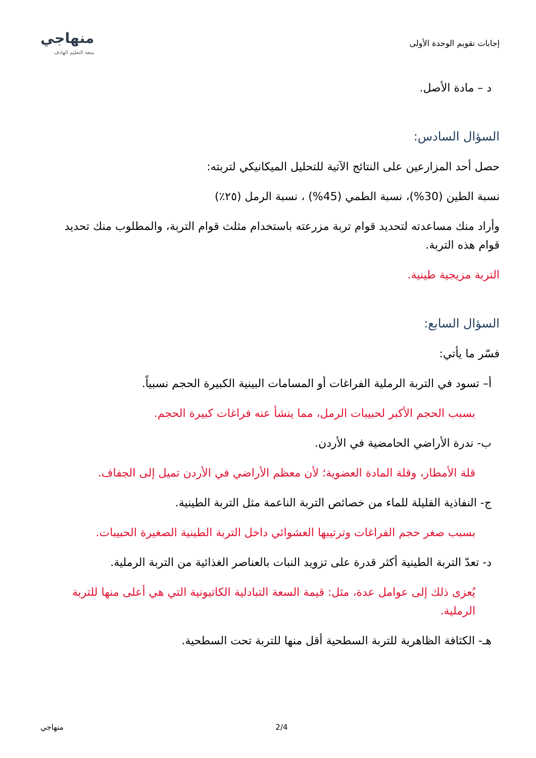إجابات تقويم الوحدة الأولى
منهاجي
متعة التعليم الهادف
د – مادة الأصل.
السؤال السادس:
حصل أحد المزارعين على النتائج الآتية للتحليل الميكانيكي لتربته:
نسبة الطين (30%)، نسبة الطمي (45%) ، نسبة الرمل (٢٥٪)
وأراد منك مساعدته لتحديد قوام تربة مزرعته باستخدام مثلث قوام التربة، والمطلوب منك تحديد قوام هذه التربة.
التربة مزيجية طينية.
السؤال السابع:
فسّر ما يأتي:
أ– تسود في التربة الرملية الفراغات أو المسامات البينية الكبيرة الحجم نسبياً.
بسبب الحجم الأكبر لحبيبات الرمل، مما ينشأ عنه فراغات كبيرة الحجم.
ب- ندرة الأراضي الحامضية في الأردن.
قلة الأمطار، وقلة المادة العضوية؛ لأن معظم الأراضي في الأردن تميل إلى الجفاف.
ج- النفاذية القليلة للماء من خصائص التربة الناعمة مثل التربة الطينية.
بسبب صغر حجم الفراغات وترتيبها العشوائي داخل التربة الطينية الصغيرة الحبيبات.
د- تعدّ التربة الطينية أكثر قدرة على تزويد النبات بالعناصر الغذائية من التربة الرملية.
يُعزى ذلك إلى عوامل عدة، مثل: قيمة السعة التبادلية الكاتيونية التي هي أعلى منها للتربة الرملية.
هـ- الكثافة الظاهرية للتربة السطحية أقل منها للتربة تحت السطحية.
منهاجي 2/4